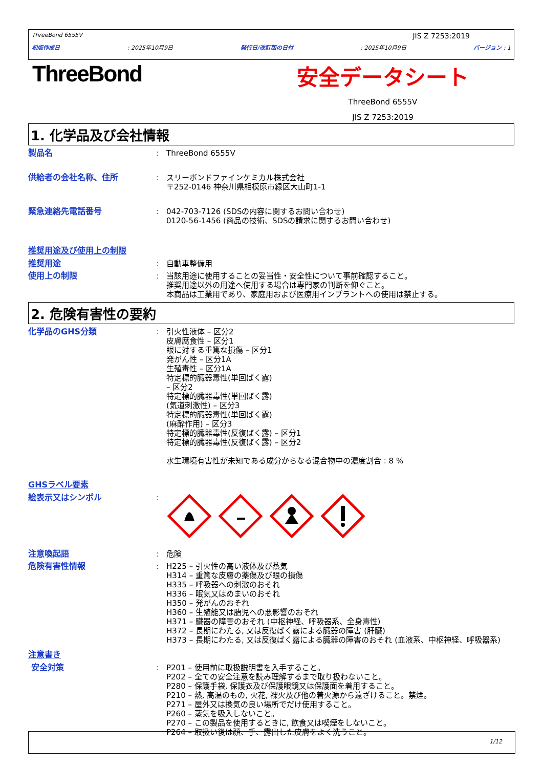ThreeBond 6555V JIS Z 7253:2019
初版作成日: 2025年10月9日 発行日/改訂版の日付: 2025年10月9日 バージョン : 1
ThreeBond 安全データシート
ThreeBond 6555V
JIS Z 7253:2019
1. 化学品及び会社情報
製品名 : ThreeBond 6555V
供給者の会社名称、住所 : スリーボンドファインケミカル株式会社
〒252-0146 神奈川県相模原市緑区大山町1-1
緊急連絡先電話番号 : 042-703-7126 (SDSの内容に関するお問い合わせ)
0120-56-1456 (商品の技術、SDSの請求に関するお問い合わせ)
推奨用途及び使用上の制限
推奨用途 : 自動車整備用
使用上の制限 : 当該用途に使用することの妥当性・安全性について事前確認すること。
推奨用途以外の用途へ使用する場合は専門家の判断を仰ぐこと。
本商品は工業用であり、家庭用および医療用インプラントへの使用は禁止する。
2. 危険有害性の要約
化学品のGHS分類 : 引火性液体 – 区分2
皮膚腐食性 – 区分1
眼に対する重篤な損傷 – 区分1
発がん性 – 区分1A
生殖毒性 – 区分1A
特定標的臓器毒性(単回ばく露)
– 区分2
特定標的臓器毒性(単回ばく露)
(気道刺激性) – 区分3
特定標的臓器毒性(単回ばく露)
(麻酔作用) – 区分3
特定標的臓器毒性(反復ばく露) – 区分1
特定標的臓器毒性(反復ばく露) – 区分2
水生環境有害性が未知である成分からなる混合物中の濃度割合 : 8 %
GHSラベル要素
絵表示又はシンボル :
注意喚起語 : 危険
危険有害性情報 : H225 – 引火性の高い液体及び蒸気
H314 – 重篤な皮膚の薬傷及び眼の損傷
H335 – 呼吸器への刺激のおそれ
H336 – 眠気又はめまいのおそれ
H350 – 発がんのおそれ
H360 – 生殖能又は胎児への悪影響のおそれ
H371 – 臓器の障害のおそれ (中枢神経、呼吸器系、全身毒性)
H372 – 長期にわたる, 又は反復ばく露による臓器の障害 (肝臓)
H373 – 長期にわたる, 又は反復ばく露による臓器の障害のおそれ (血液系、中枢神経、呼吸器系)
注意書き
安全対策 : P201 – 使用前に取扱説明書を入手すること。
P202 – 全ての安全注意を読み理解するまで取り扱わないこと。
P280 – 保護手袋, 保護衣及び保護眼鏡又は保護面を着用すること。
P210 – 熱, 高温のもの, 火花, 裸火及び他の着火源から遠ざけること。禁煙。
P271 – 屋外又は換気の良い場所でだけ使用すること。
P260 – 蒸気を吸入しないこと。
P270 – この製品を使用するときに, 飲食又は喫煙をしないこと。
P264 – 取扱い後は顔、手、露出した皮膚をよく洗うこと。
1/12